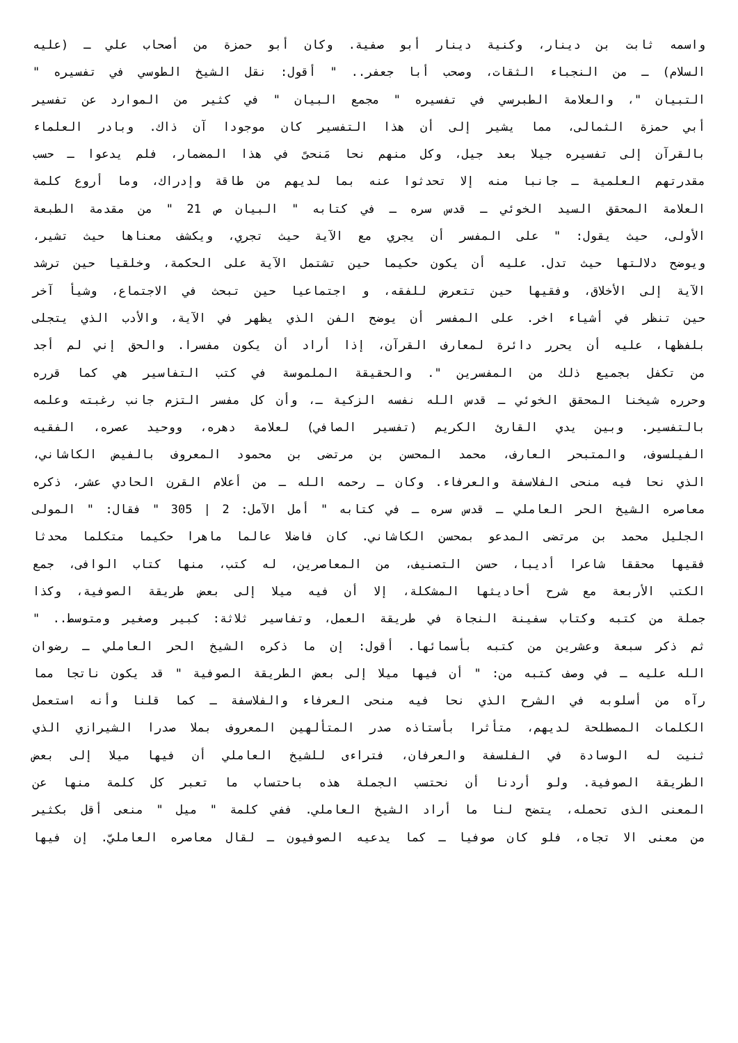واسمه ثابت بن دينار، وكنية دينار أبو صفية. وكان أبو حمزة من أصحاب علي ـ (عليه
السلام) ـ من النجباء الثقات، وصحب أبا جعفر.. " أقول: نقل الشيخ الطوسي في تفسيره "
التبيان "، والعلامة الطبرسي في تفسيره " مجمع البيان " في كثير من الموارد عن تفسير
أبي حمزة الثمالى، مما يشير إلى أن هذا التفسير كان موجودا آن ذاك. وبادر العلماء
بالقرآن إلى تفسيره جيلا بعد جيل، وكل منهم نحا مَنحىً في هذا المضمار، فلم يدعوا ـ حسب
مقدرتهم العلمية ـ جانبا منه إلا تحدثوا عنه بما لديهم من طاقة وإدراك، وما أروع كلمة
العلامة المحقق السيد الخوئي ـ قدس سره ـ في كتابه " البيان ص 21 " من مقدمة الطبعة
الأولى، حيث يقول: " على المفسر أن يجري مع الآية حيث تجري، ويكشف معناها حيث تشير،
ويوضح دلالتها حيث تدل. عليه أن يكون حكيما حين تشتمل الآية على الحكمة، وخلقيا حين ترشد
الآية إلى الأخلاق، وفقيها حين تتعرض للفقه، و اجتماعيا حين تبحث في الاجتماع، وشيأ آخر
حين تنظر في أشياء اخر. على المفسر أن يوضح الفن الذي يظهر في الآية، والأدب الذي يتجلى
بلفظها، عليه أن يحرر دائرة لمعارف القرآن، إذا أراد أن يكون مفسرا. والحق إني لم أجد
من تكفل بجميع ذلك من المفسرين ". والحقيقة الملموسة في كتب التفاسير هي كما قرره
وحرره شيخنا المحقق الخوئي ـ قدس الله نفسه الزكية ـ، وأن كل مفسر التزم جانب رغبته وعلمه
بالتفسير. وبين يدي القارئ الكريم (تفسير الصافي) لعلامة دهره، ووحيد عصره، الفقيه
الفيلسوف، والمتبحر العارف، محمد المحسن بن مرتضى بن محمود المعروف بالفيض الكاشاني،
الذي نحا فيه منحى الفلاسفة والعرفاء. وكان ـ رحمه الله ـ من أعلام القرن الحادي عشر، ذكره
معاصره الشيخ الحر العاملي ـ قدس سره ـ في كتابه " أمل الآمل: 2 | 305 " فقال: " المولى
الجليل محمد بن مرتضى المدعو بمحسن الكاشاني. كان فاضلا عالما ماهرا حكيما متكلما محدثا
فقيها محققا شاعرا أديبا، حسن التصنيف، من المعاصرين، له كتب، منها كتاب الوافى، جمع
الكتب الأربعة مع شرح أحاديثها المشكلة، إلا أن فيه ميلا إلى بعض طريقة الصوفية، وكذا
جملة من كتبه وكتاب سفينة النجاة في طريقة العمل، وتفاسير ثلاثة: كبير وصغير ومتوسط.. "
ثم ذكر سبعة وعشرين من كتبه بأسمائها. أقول: إن ما ذكره الشيخ الحر العاملي ـ رضوان
الله عليه ـ في وصف كتبه من: " أن فيها ميلا إلى بعض الطريقة الصوفية " قد يكون ناتجا مما
رآه من أسلوبه في الشرح الذي نحا فيه منحى العرفاء والفلاسفة ـ كما قلنا وأنه استعمل
الكلمات المصطلحة لديهم، متأثرا بأستاذه صدر المتألهين المعروف بملا صدرا الشيرازي الذي
ثنيت له الوسادة في الفلسفة والعرفان، فتراءى للشيخ العاملي أن فيها ميلا إلى بعض
الطريقة الصوفية. ولو أردنا أن نحتسب الجملة هذه باحتساب ما تعبر كل كلمة منها عن
المعنى الذى تحمله، يتضح لنا ما أراد الشيخ العاملي. ففي كلمة " ميل " منعى أقل بكثير
من معنى الا تجاه، فلو كان صوفيا ـ كما يدعيه الصوفيون ـ لقال معاصره العامليّ. إن فيها